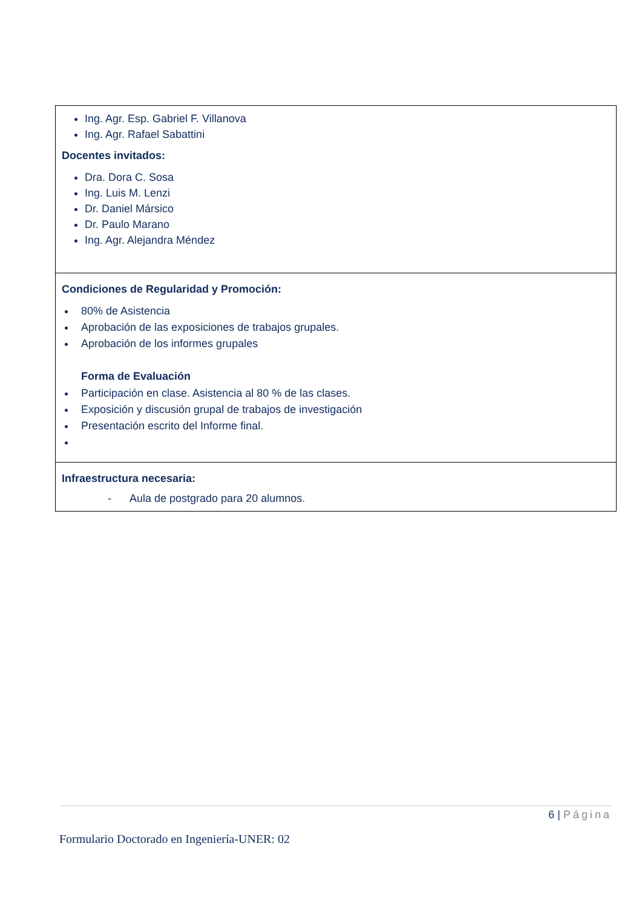| Ing. Agr. Esp. Gabriel F. Villanova Ing. Agr. Rafael Sabattini Docentes invitados: Dra. Dora C. Sosa Ing. Luis M. Lenzi Dr. Daniel Mársico Dr. Paulo Marano Ing. Agr. Alejandra Méndez |
| Condiciones de Regularidad y Promoción: 80% de Asistencia Aprobación de las exposiciones de trabajos grupales. Aprobación de los informes grupales Forma de Evaluación Participación en clase. Asistencia al 80 % de las clases. Exposición y discusión grupal de trabajos de investigación Presentación escrito del Informe final. |
| Infraestructura necesaria: - Aula de postgrado para 20 alumnos. |
6 | Página
Formulario Doctorado en Ingeniería-UNER: 02